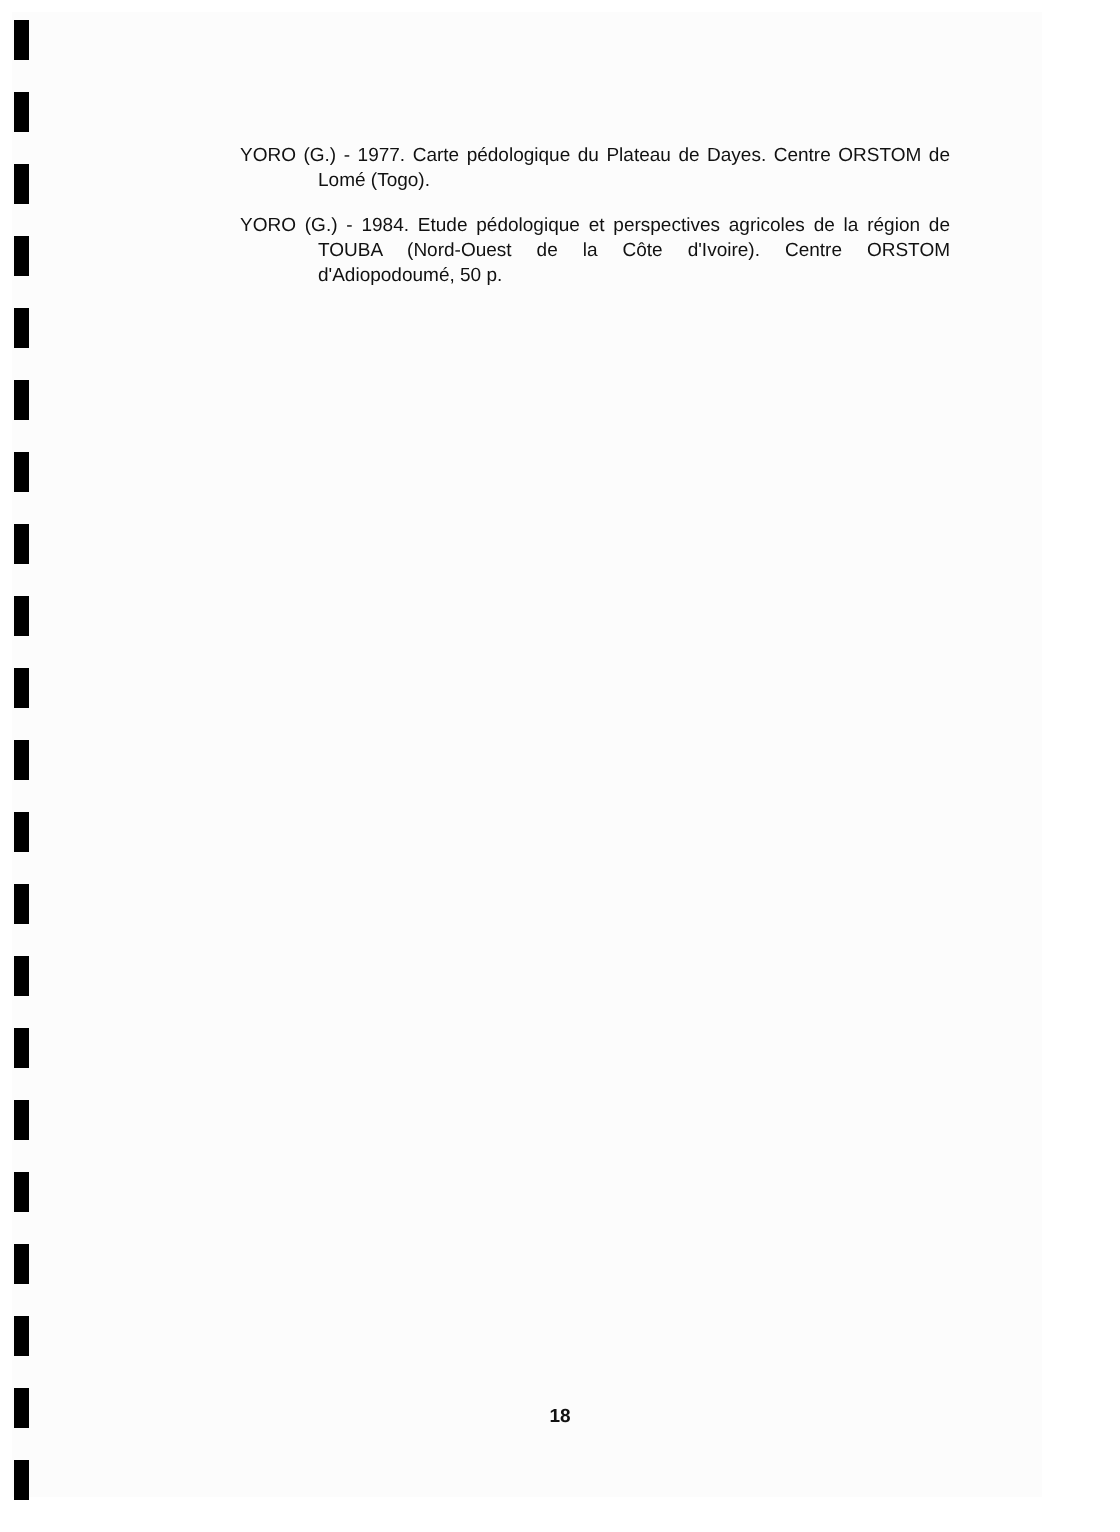YORO (G.) - 1977. Carte pédologique du Plateau de Dayes. Centre ORSTOM de Lomé (Togo).
YORO (G.) - 1984. Etude pédologique et perspectives agricoles de la région de TOUBA (Nord-Ouest de la Côte d'Ivoire). Centre ORSTOM d'Adiopodoumé, 50 p.
18